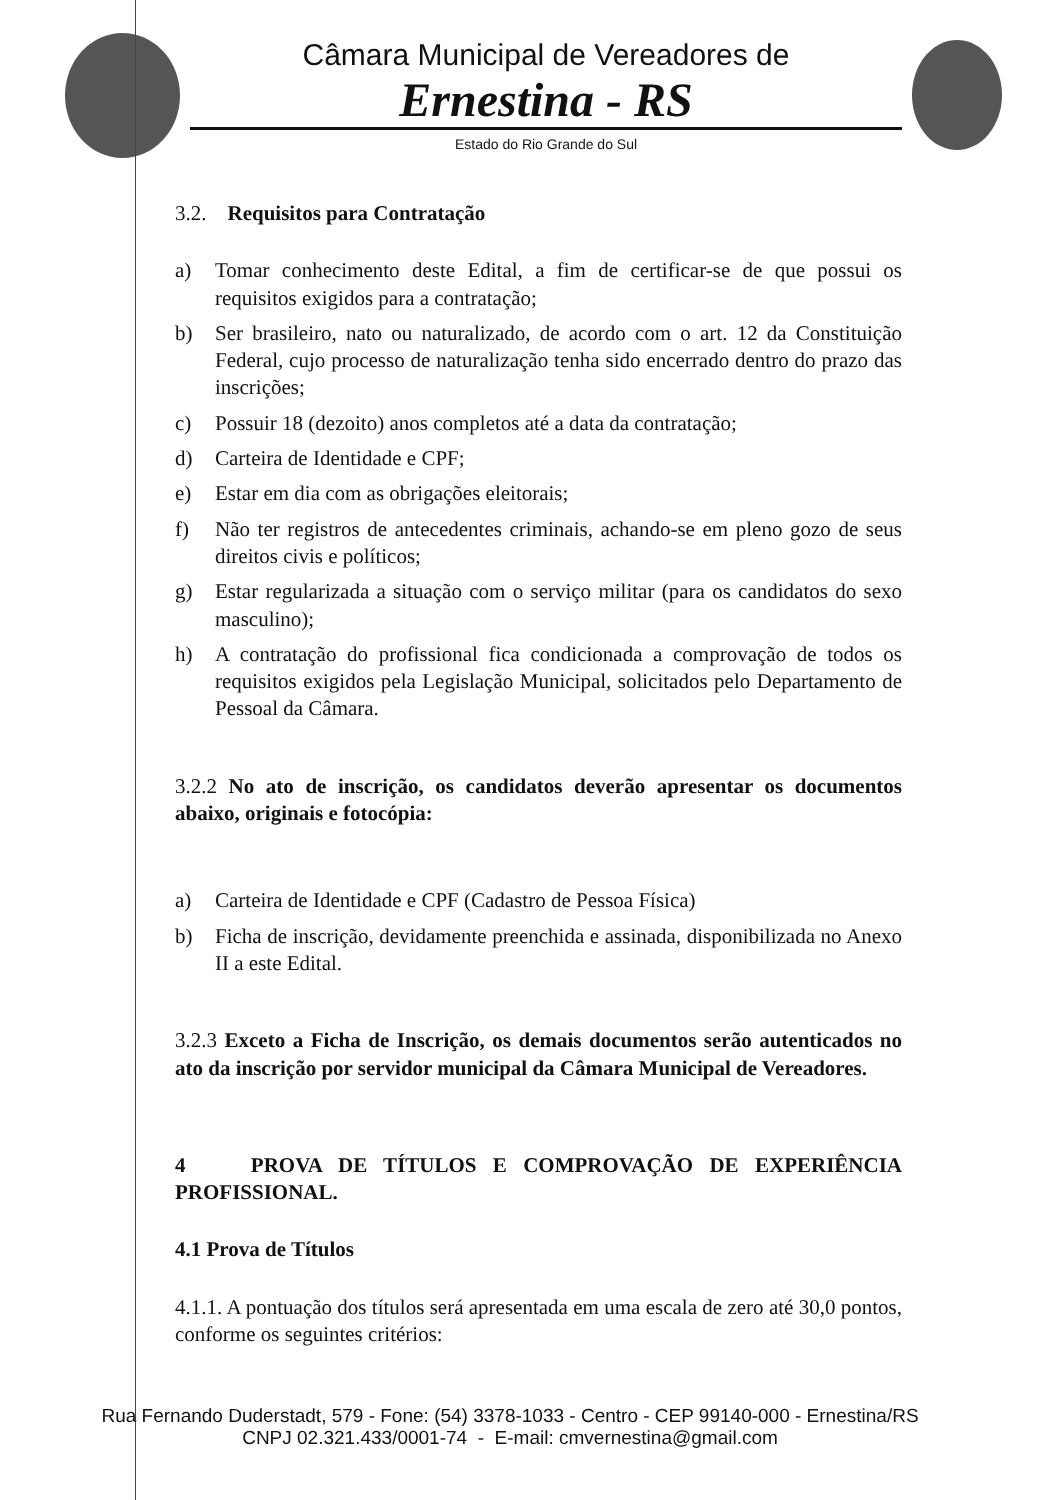Câmara Municipal de Vereadores de
Ernestina - RS
Estado do Rio Grande do Sul
3.2. Requisitos para Contratação
a) Tomar conhecimento deste Edital, a fim de certificar-se de que possui os requisitos exigidos para a contratação;
b) Ser brasileiro, nato ou naturalizado, de acordo com o art. 12 da Constituição Federal, cujo processo de naturalização tenha sido encerrado dentro do prazo das inscrições;
c) Possuir 18 (dezoito) anos completos até a data da contratação;
d) Carteira de Identidade e CPF;
e) Estar em dia com as obrigações eleitorais;
f) Não ter registros de antecedentes criminais, achando-se em pleno gozo de seus direitos civis e políticos;
g) Estar regularizada a situação com o serviço militar (para os candidatos do sexo masculino);
h) A contratação do profissional fica condicionada a comprovação de todos os requisitos exigidos pela Legislação Municipal, solicitados pelo Departamento de Pessoal da Câmara.
3.2.2 No ato de inscrição, os candidatos deverão apresentar os documentos abaixo, originais e fotocópia:
a) Carteira de Identidade e CPF (Cadastro de Pessoa Física)
b) Ficha de inscrição, devidamente preenchida e assinada, disponibilizada no Anexo II a este Edital.
3.2.3 Exceto a Ficha de Inscrição, os demais documentos serão autenticados no ato da inscrição por servidor municipal da Câmara Municipal de Vereadores.
4 PROVA DE TÍTULOS E COMPROVAÇÃO DE EXPERIÊNCIA PROFISSIONAL.
4.1 Prova de Títulos
4.1.1. A pontuação dos títulos será apresentada em uma escala de zero até 30,0 pontos, conforme os seguintes critérios:
Rua Fernando Duderstadt, 579 - Fone: (54) 3378-1033 - Centro - CEP 99140-000 - Ernestina/RS
CNPJ 02.321.433/0001-74 - E-mail: cmvernestina@gmail.com